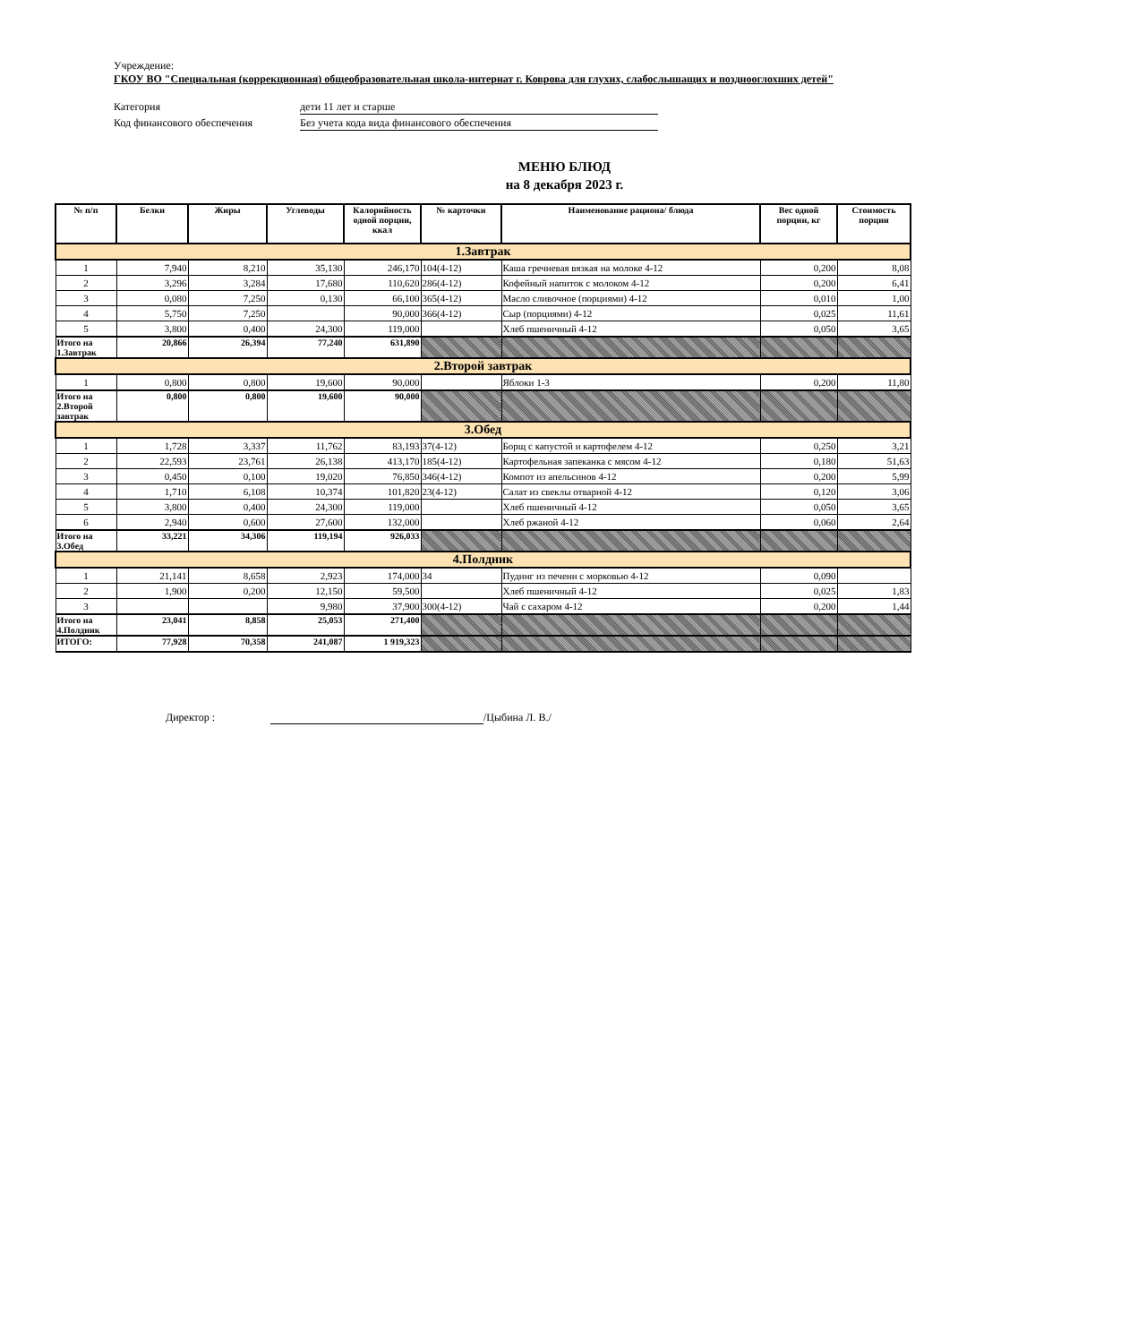Учреждение:
ГКОУ ВО "Специальная (коррекционная) общеобразовательная школа-интернат г. Коврова для глухих, слабослышащих и позднооглохших детей"
Категория дети 11 лет и старше
Код финансового обеспечения Без учета кода вида финансового обеспечения
МЕНЮ БЛЮД
на 8 декабря 2023 г.
| № п/п | Белки | Жиры | Углеводы | Калорийность одной порции, ккал | № карточки | Наименование рациона/ блюда | Вес одной порции, кг | Стоимость порции |
| --- | --- | --- | --- | --- | --- | --- | --- | --- |
| 1.Завтрак | | | | | | | | |
| 1 | 7,940 | 8,210 | 35,130 | 246,170 | 104(4-12) | Каша гречневая вязкая на молоке 4-12 | 0,200 | 8,08 |
| 2 | 3,296 | 3,284 | 17,680 | 110,620 | 286(4-12) | Кофейный напиток с молоком 4-12 | 0,200 | 6,41 |
| 3 | 0,080 | 7,250 | 0,130 | 66,100 | 365(4-12) | Масло сливочное (порциями) 4-12 | 0,010 | 1,00 |
| 4 | 5,750 | 7,250 | | 90,000 | 366(4-12) | Сыр (порциями) 4-12 | 0,025 | 11,61 |
| 5 | 3,800 | 0,400 | 24,300 | 119,000 | | Хлеб пшеничный 4-12 | 0,050 | 3,65 |
| Итого на 1.Завтрак | 20,866 | 26,394 | 77,240 | 631,890 | | | | |
| 2.Второй завтрак | | | | | | | | |
| 1 | 0,800 | 0,800 | 19,600 | 90,000 | | Яблоки 1-3 | 0,200 | 11,80 |
| Итого на 2.Второй завтрак | 0,800 | 0,800 | 19,600 | 90,000 | | | | |
| 3.Обед | | | | | | | | |
| 1 | 1,728 | 3,337 | 11,762 | 83,193 | 37(4-12) | Борщ с капустой и картофелем 4-12 | 0,250 | 3,21 |
| 2 | 22,593 | 23,761 | 26,138 | 413,170 | 185(4-12) | Картофельная запеканка с мясом 4-12 | 0,180 | 51,63 |
| 3 | 0,450 | 0,100 | 19,020 | 76,850 | 346(4-12) | Компот из апельсинов 4-12 | 0,200 | 5,99 |
| 4 | 1,710 | 6,108 | 10,374 | 101,820 | 23(4-12) | Салат из свеклы отварной 4-12 | 0,120 | 3,06 |
| 5 | 3,800 | 0,400 | 24,300 | 119,000 | | Хлеб пшеничный 4-12 | 0,050 | 3,65 |
| 6 | 2,940 | 0,600 | 27,600 | 132,000 | | Хлеб ржаной 4-12 | 0,060 | 2,64 |
| Итого на 3.Обед | 33,221 | 34,306 | 119,194 | 926,033 | | | | |
| 4.Полдник | | | | | | | | |
| 1 | 21,141 | 8,658 | 2,923 | 174,000 | 34 | Пудинг из печени с морковью 4-12 | 0,090 | |
| 2 | 1,900 | 0,200 | 12,150 | 59,500 | | Хлеб пшеничный 4-12 | 0,025 | 1,83 |
| 3 | | | 9,980 | 37,900 | 300(4-12) | Чай с сахаром 4-12 | 0,200 | 1,44 |
| Итого на 4.Полдник | 23,041 | 8,858 | 25,053 | 271,400 | | | | |
| ИТОГО: | 77,928 | 70,358 | 241,087 | 1 919,323 | | | | |
Директор : /Цыбина Л. В./